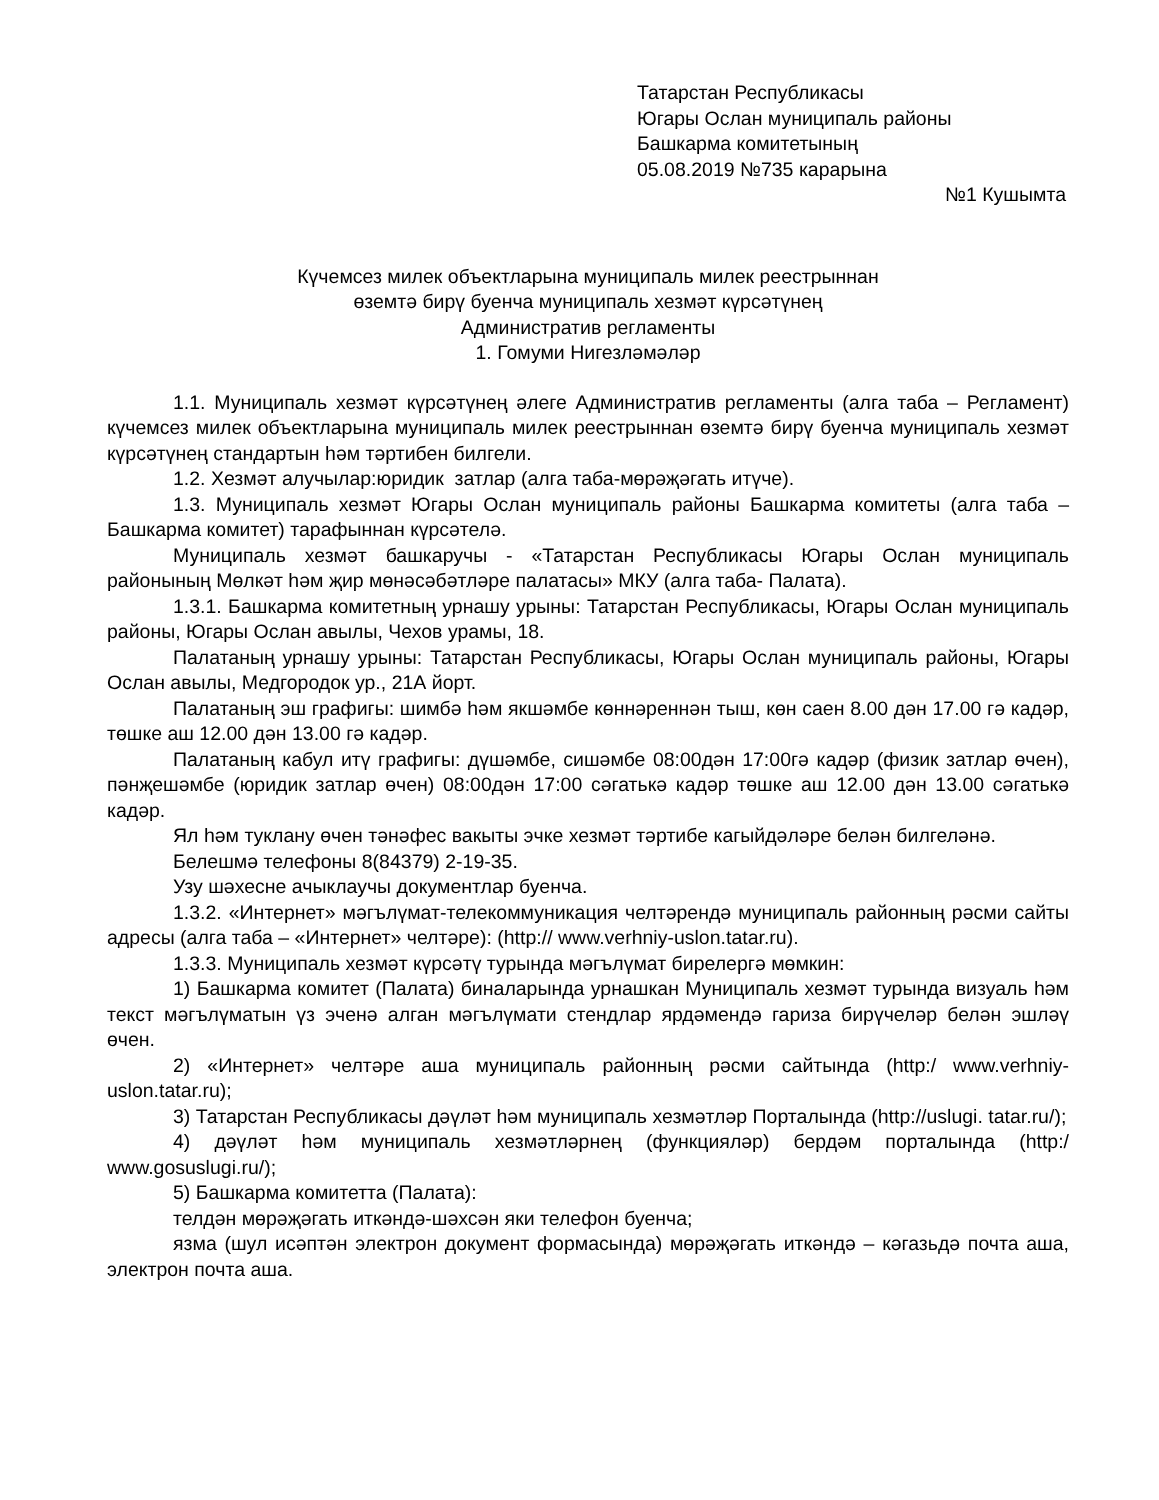Татарстан Республикасы
Югары Ослан муниципаль районы
Башкарма комитетының
05.08.2019 №735 карарына
№1 Кушымта
Күчемсез милек объектларына муниципаль милек реестрыннан
өземтә бирү буенча муниципаль хезмәт күрсәтүнең
Административ регламенты
1. Гомуми Нигезләмәләр
1.1. Муниципаль хезмәт күрсәтүнең әлеге Административ регламенты (алга таба – Регламент) күчемсез милек объектларына муниципаль милек реестрыннан өземтә бирү буенча муниципаль хезмәт күрсәтүнең стандартын һәм тәртибен билгели.
1.2. Хезмәт алучылар:юридик затлар (алга таба-мөрәҗәгать итүче).
1.3. Муниципаль хезмәт Югары Ослан муниципаль районы Башкарма комитеты (алга таба – Башкарма комитет) тарафыннан күрсәтелә.
Муниципаль хезмәт башкаручы - «Татарстан Республикасы Югары Ослан муниципаль районының Мөлкәт һәм җир мөнәсәбәтләре палатасы» МКУ (алга таба- Палата).
1.3.1. Башкарма комитетның урнашу урыны: Татарстан Республикасы, Югары Ослан муниципаль районы, Югары Ослан авылы, Чехов урамы, 18.
Палатаның урнашу урыны: Татарстан Республикасы, Югары Ослан муниципаль районы, Югары Ослан авылы, Медгородок ур., 21А йорт.
Палатаның эш графигы: шимбә һәм якшәмбе көннәреннән тыш, көн саен 8.00 дән 17.00 гә кадәр, төшке аш 12.00 дән 13.00 гә кадәр.
Палатаның кабул итү графигы: дүшәмбе, сишәмбе 08:00дән 17:00гә кадәр (физик затлар өчен), пәнҗешәмбе (юридик затлар өчен) 08:00дән 17:00 сәгатькә кадәр төшке аш 12.00 дән 13.00 сәгатькә кадәр.
Ял һәм туклану өчен тәнәфес вакыты эчке хезмәт тәртибе кагыйдәләре белән билгеләнә.
Белешмә телефоны 8(84379) 2-19-35.
Узу шәхесне ачыклаучы документлар буенча.
1.3.2. «Интернет» мәгълүмат-телекоммуникация челтәрендә муниципаль районның рәсми сайты адресы (алга таба – «Интернет» челтәре): (http:// www.verhniy-uslon.tatar.ru).
1.3.3. Муниципаль хезмәт күрсәтү турында мәгълүмат бирелергә мөмкин:
1) Башкарма комитет (Палата) биналарында урнашкан Муниципаль хезмәт турында визуаль һәм текст мәгълүматын үз эченә алган мәгълүмати стендлар ярдәмендә гариза бирүчеләр белән эшләү өчен.
2) «Интернет» челтәре аша муниципаль районның рәсми сайтында (http:/ www.verhniy-uslon.tatar.ru);
3) Татарстан Республикасы дәүләт һәм муниципаль хезмәтләр Порталында (http://uslugi. tatar.ru/);
4) дәүләт һәм муниципаль хезмәтләрнең (функцияләр) бердәм порталында (http:/ www.gosuslugi.ru/);
5) Башкарма комитетта (Палата):
телдән мөрәҗәгать иткәндә-шәхсән яки телефон буенча;
язма (шул исәптән электрон документ формасында) мөрәҗәгать иткәндә – кәгазьдә почта аша, электрон почта аша.